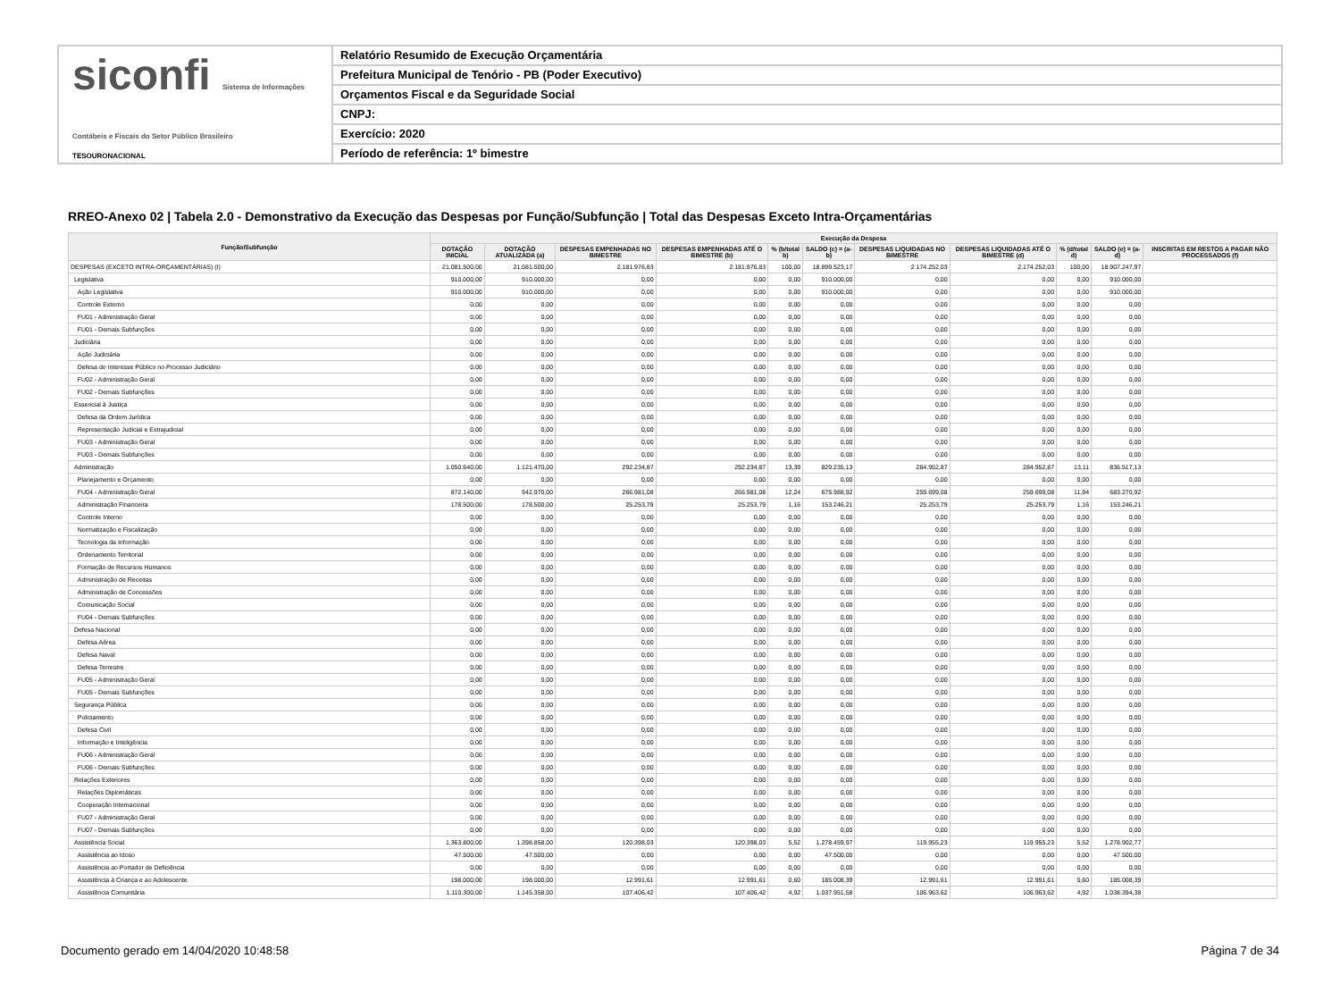siconfi Sistema de Informações Contábeis e Fiscais do Setor Público Brasileiro
TESOURONACIONAL
Relatório Resumido de Execução Orçamentária
Prefeitura Municipal de Tenório - PB (Poder Executivo)
Orçamentos Fiscal e da Seguridade Social
CNPJ:
Exercício: 2020
Período de referência: 1º bimestre
RREO-Anexo 02 | Tabela 2.0 - Demonstrativo da Execução das Despesas por Função/Subfunção | Total das Despesas Exceto Intra-Orçamentárias
| Função/Subfunção | Execução da Despesa | | | | | | | | | | |
| --- | --- | --- | --- | --- | --- | --- | --- | --- | --- | --- | --- |
| | DOTAÇÃO INICIAL | DOTAÇÃO ATUALIZADA (a) | DESPESAS EMPENHADAS NO BIMESTRE | DESPESAS EMPENHADAS ATÉ O BIMESTRE (b) | % (b/total b) | SALDO (c) = (a-b) | DESPESAS LIQUIDADAS NO BIMESTRE | DESPESAS LIQUIDADAS ATÉ O BIMESTRE (d) | % (d/total d) | SALDO (e) = (a-d) | INSCRITAS EM RESTOS A PAGAR NÃO PROCESSADOS (f) |
| DESPESAS (EXCETO INTRA-ORÇAMENTÁRIAS) (I) | 21.081.500,00 | 21.081.500,00 | 2.181.976,83 | 2.181.976,83 | 100,00 | 18.899.523,17 | 2.174.252,03 | 2.174.252,03 | 100,00 | 18.907.247,97 | |
| Legislativa | 910.000,00 | 910.000,00 | 0,00 | 0,00 | 0,00 | 910.000,00 | 0,00 | 0,00 | 0,00 | 910.000,00 | |
| Ação Legislativa | 910.000,00 | 910.000,00 | 0,00 | 0,00 | 0,00 | 910.000,00 | 0,00 | 0,00 | 0,00 | 910.000,00 | |
| Controle Externo | 0,00 | 0,00 | 0,00 | 0,00 | 0,00 | 0,00 | 0,00 | 0,00 | 0,00 | 0,00 | |
| FU01 - Administração Geral | 0,00 | 0,00 | 0,00 | 0,00 | 0,00 | 0,00 | 0,00 | 0,00 | 0,00 | 0,00 | |
| FU01 - Demais Subfunções | 0,00 | 0,00 | 0,00 | 0,00 | 0,00 | 0,00 | 0,00 | 0,00 | 0,00 | 0,00 | |
| Judiciária | 0,00 | 0,00 | 0,00 | 0,00 | 0,00 | 0,00 | 0,00 | 0,00 | 0,00 | 0,00 | |
| Ação Judiciária | 0,00 | 0,00 | 0,00 | 0,00 | 0,00 | 0,00 | 0,00 | 0,00 | 0,00 | 0,00 | |
| Defesa do Interesse Público no Processo Judiciário | 0,00 | 0,00 | 0,00 | 0,00 | 0,00 | 0,00 | 0,00 | 0,00 | 0,00 | 0,00 | |
| FU02 - Administração Geral | 0,00 | 0,00 | 0,00 | 0,00 | 0,00 | 0,00 | 0,00 | 0,00 | 0,00 | 0,00 | |
| FU02 - Demais Subfunções | 0,00 | 0,00 | 0,00 | 0,00 | 0,00 | 0,00 | 0,00 | 0,00 | 0,00 | 0,00 | |
| Essencial à Justiça | 0,00 | 0,00 | 0,00 | 0,00 | 0,00 | 0,00 | 0,00 | 0,00 | 0,00 | 0,00 | |
| Defesa da Ordem Jurídica | 0,00 | 0,00 | 0,00 | 0,00 | 0,00 | 0,00 | 0,00 | 0,00 | 0,00 | 0,00 | |
| Representação Judicial e Extrajudicial | 0,00 | 0,00 | 0,00 | 0,00 | 0,00 | 0,00 | 0,00 | 0,00 | 0,00 | 0,00 | |
| FU03 - Administração Geral | 0,00 | 0,00 | 0,00 | 0,00 | 0,00 | 0,00 | 0,00 | 0,00 | 0,00 | 0,00 | |
| FU03 - Demais Subfunções | 0,00 | 0,00 | 0,00 | 0,00 | 0,00 | 0,00 | 0,00 | 0,00 | 0,00 | 0,00 | |
| Administração | 1.050.640,00 | 1.121.470,00 | 292.234,87 | 292.234,87 | 13,39 | 829.235,13 | 284.952,87 | 284.952,87 | 13,11 | 836.517,13 | |
| Planejamento e Orçamento | 0,00 | 0,00 | 0,00 | 0,00 | 0,00 | 0,00 | 0,00 | 0,00 | 0,00 | 0,00 | |
| FU04 - Administração Geral | 872.140,00 | 942.970,00 | 266.981,08 | 266.981,08 | 12,24 | 675.988,92 | 259.699,08 | 259.699,08 | 11,94 | 683.270,92 | |
| Administração Financeira | 178.500,00 | 178.500,00 | 25.253,79 | 25.253,79 | 1,16 | 153.246,21 | 25.253,79 | 25.253,79 | 1,16 | 153.246,21 | |
| Controle Interno | 0,00 | 0,00 | 0,00 | 0,00 | 0,00 | 0,00 | 0,00 | 0,00 | 0,00 | 0,00 | |
| Normatização e Fiscalização | 0,00 | 0,00 | 0,00 | 0,00 | 0,00 | 0,00 | 0,00 | 0,00 | 0,00 | 0,00 | |
| Tecnologia da Informação | 0,00 | 0,00 | 0,00 | 0,00 | 0,00 | 0,00 | 0,00 | 0,00 | 0,00 | 0,00 | |
| Ordenamento Territorial | 0,00 | 0,00 | 0,00 | 0,00 | 0,00 | 0,00 | 0,00 | 0,00 | 0,00 | 0,00 | |
| Formação de Recursos Humanos | 0,00 | 0,00 | 0,00 | 0,00 | 0,00 | 0,00 | 0,00 | 0,00 | 0,00 | 0,00 | |
| Administração de Receitas | 0,00 | 0,00 | 0,00 | 0,00 | 0,00 | 0,00 | 0,00 | 0,00 | 0,00 | 0,00 | |
| Administração de Concessões | 0,00 | 0,00 | 0,00 | 0,00 | 0,00 | 0,00 | 0,00 | 0,00 | 0,00 | 0,00 | |
| Comunicação Social | 0,00 | 0,00 | 0,00 | 0,00 | 0,00 | 0,00 | 0,00 | 0,00 | 0,00 | 0,00 | |
| FU04 - Demais Subfunções | 0,00 | 0,00 | 0,00 | 0,00 | 0,00 | 0,00 | 0,00 | 0,00 | 0,00 | 0,00 | |
| Defesa Nacional | 0,00 | 0,00 | 0,00 | 0,00 | 0,00 | 0,00 | 0,00 | 0,00 | 0,00 | 0,00 | |
| Defesa Aérea | 0,00 | 0,00 | 0,00 | 0,00 | 0,00 | 0,00 | 0,00 | 0,00 | 0,00 | 0,00 | |
| Defesa Naval | 0,00 | 0,00 | 0,00 | 0,00 | 0,00 | 0,00 | 0,00 | 0,00 | 0,00 | 0,00 | |
| Defesa Terrestre | 0,00 | 0,00 | 0,00 | 0,00 | 0,00 | 0,00 | 0,00 | 0,00 | 0,00 | 0,00 | |
| FU05 - Administração Geral | 0,00 | 0,00 | 0,00 | 0,00 | 0,00 | 0,00 | 0,00 | 0,00 | 0,00 | 0,00 | |
| FU05 - Demais Subfunções | 0,00 | 0,00 | 0,00 | 0,00 | 0,00 | 0,00 | 0,00 | 0,00 | 0,00 | 0,00 | |
| Segurança Pública | 0,00 | 0,00 | 0,00 | 0,00 | 0,00 | 0,00 | 0,00 | 0,00 | 0,00 | 0,00 | |
| Policiamento | 0,00 | 0,00 | 0,00 | 0,00 | 0,00 | 0,00 | 0,00 | 0,00 | 0,00 | 0,00 | |
| Defesa Civil | 0,00 | 0,00 | 0,00 | 0,00 | 0,00 | 0,00 | 0,00 | 0,00 | 0,00 | 0,00 | |
| Informação e Inteligência | 0,00 | 0,00 | 0,00 | 0,00 | 0,00 | 0,00 | 0,00 | 0,00 | 0,00 | 0,00 | |
| FU06 - Administração Geral | 0,00 | 0,00 | 0,00 | 0,00 | 0,00 | 0,00 | 0,00 | 0,00 | 0,00 | 0,00 | |
| FU06 - Demais Subfunções | 0,00 | 0,00 | 0,00 | 0,00 | 0,00 | 0,00 | 0,00 | 0,00 | 0,00 | 0,00 | |
| Relações Exteriores | 0,00 | 0,00 | 0,00 | 0,00 | 0,00 | 0,00 | 0,00 | 0,00 | 0,00 | 0,00 | |
| Relações Diplomáticas | 0,00 | 0,00 | 0,00 | 0,00 | 0,00 | 0,00 | 0,00 | 0,00 | 0,00 | 0,00 | |
| Cooperação Internacional | 0,00 | 0,00 | 0,00 | 0,00 | 0,00 | 0,00 | 0,00 | 0,00 | 0,00 | 0,00 | |
| FU07 - Administração Geral | 0,00 | 0,00 | 0,00 | 0,00 | 0,00 | 0,00 | 0,00 | 0,00 | 0,00 | 0,00 | |
| FU07 - Demais Subfunções | 0,00 | 0,00 | 0,00 | 0,00 | 0,00 | 0,00 | 0,00 | 0,00 | 0,00 | 0,00 | |
| Assistência Social | 1.363.800,00 | 1.398.858,00 | 120.398,03 | 120.398,03 | 5,52 | 1.278.459,97 | 119.955,23 | 119.955,23 | 5,52 | 1.278.902,77 | |
| Assistência ao Idoso | 47.500,00 | 47.500,00 | 0,00 | 0,00 | 0,00 | 47.500,00 | 0,00 | 0,00 | 0,00 | 47.500,00 | |
| Assistência ao Portador de Deficiência | 0,00 | 0,00 | 0,00 | 0,00 | 0,00 | 0,00 | 0,00 | 0,00 | 0,00 | 0,00 | |
| Assistência à Criança e ao Adolescente | 198.000,00 | 198.000,00 | 12.991,61 | 12.991,61 | 0,60 | 185.008,39 | 12.991,61 | 12.991,61 | 0,60 | 185.008,39 | |
| Assistência Comunitária | 1.110.300,00 | 1.145.358,00 | 107.406,42 | 107.406,42 | 4,92 | 1.037.951,58 | 106.963,62 | 106.963,62 | 4,92 | 1.038.394,38 | |
Documento gerado em 14/04/2020 10:48:58 Página 7 de 34